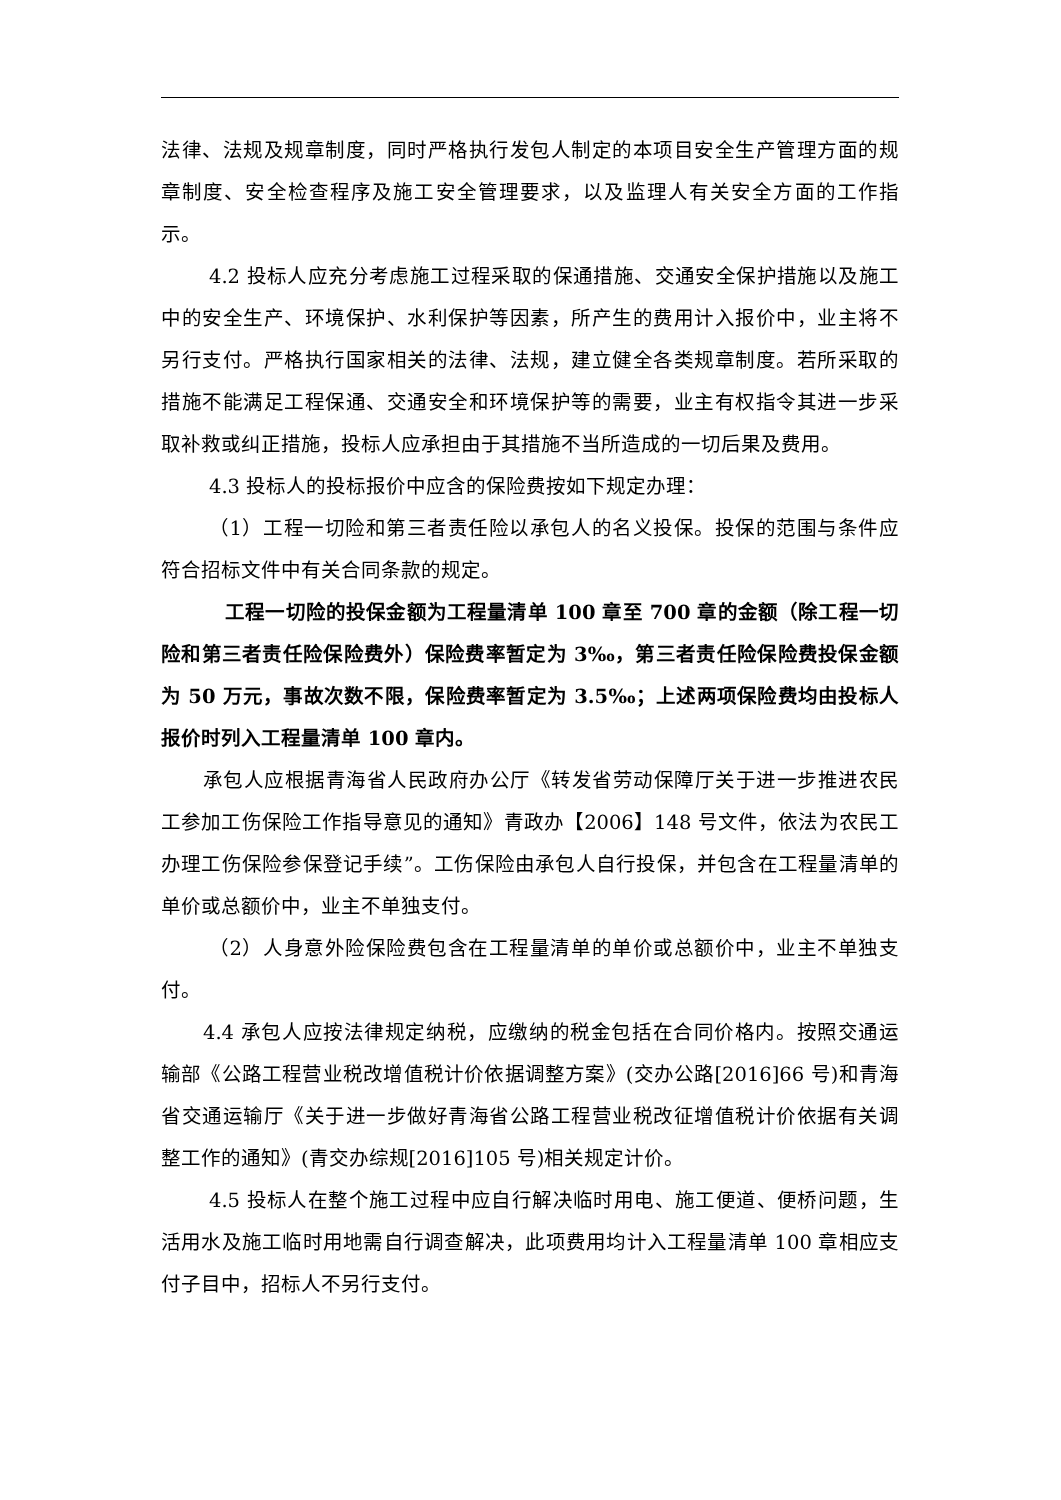法律、法规及规章制度，同时严格执行发包人制定的本项目安全生产管理方面的规章制度、安全检查程序及施工安全管理要求，以及监理人有关安全方面的工作指示。
4.2 投标人应充分考虑施工过程采取的保通措施、交通安全保护措施以及施工中的安全生产、环境保护、水利保护等因素，所产生的费用计入报价中，业主将不另行支付。严格执行国家相关的法律、法规，建立健全各类规章制度。若所采取的措施不能满足工程保通、交通安全和环境保护等的需要，业主有权指令其进一步采取补救或纠正措施，投标人应承担由于其措施不当所造成的一切后果及费用。
4.3 投标人的投标报价中应含的保险费按如下规定办理：
（1）工程一切险和第三者责任险以承包人的名义投保。投保的范围与条件应符合招标文件中有关合同条款的规定。
工程一切险的投保金额为工程量清单 100 章至 700 章的金额（除工程一切险和第三者责任险保险费外）保险费率暂定为 3‰，第三者责任险保险费投保金额为 50 万元，事故次数不限，保险费率暂定为 3.5‰；上述两项保险费均由投标人报价时列入工程量清单 100 章内。
承包人应根据青海省人民政府办公厅《转发省劳动保障厅关于进一步推进农民工参加工伤保险工作指导意见的通知》青政办【2006】148 号文件，依法为农民工办理工伤保险参保登记手续”。工伤保险由承包人自行投保，并包含在工程量清单的单价或总额价中，业主不单独支付。
（2）人身意外险保险费包含在工程量清单的单价或总额价中，业主不单独支付。
4.4 承包人应按法律规定纳税，应缴纳的税金包括在合同价格内。按照交通运输部《公路工程营业税改增值税计价依据调整方案》(交办公路[2016]66 号)和青海省交通运输厅《关于进一步做好青海省公路工程营业税改征增值税计价依据有关调整工作的通知》(青交办综规[2016]105 号)相关规定计价。
4.5 投标人在整个施工过程中应自行解决临时用电、施工便道、便桥问题，生活用水及施工临时用地需自行调查解决，此项费用均计入工程量清单 100 章相应支付子目中，招标人不另行支付。